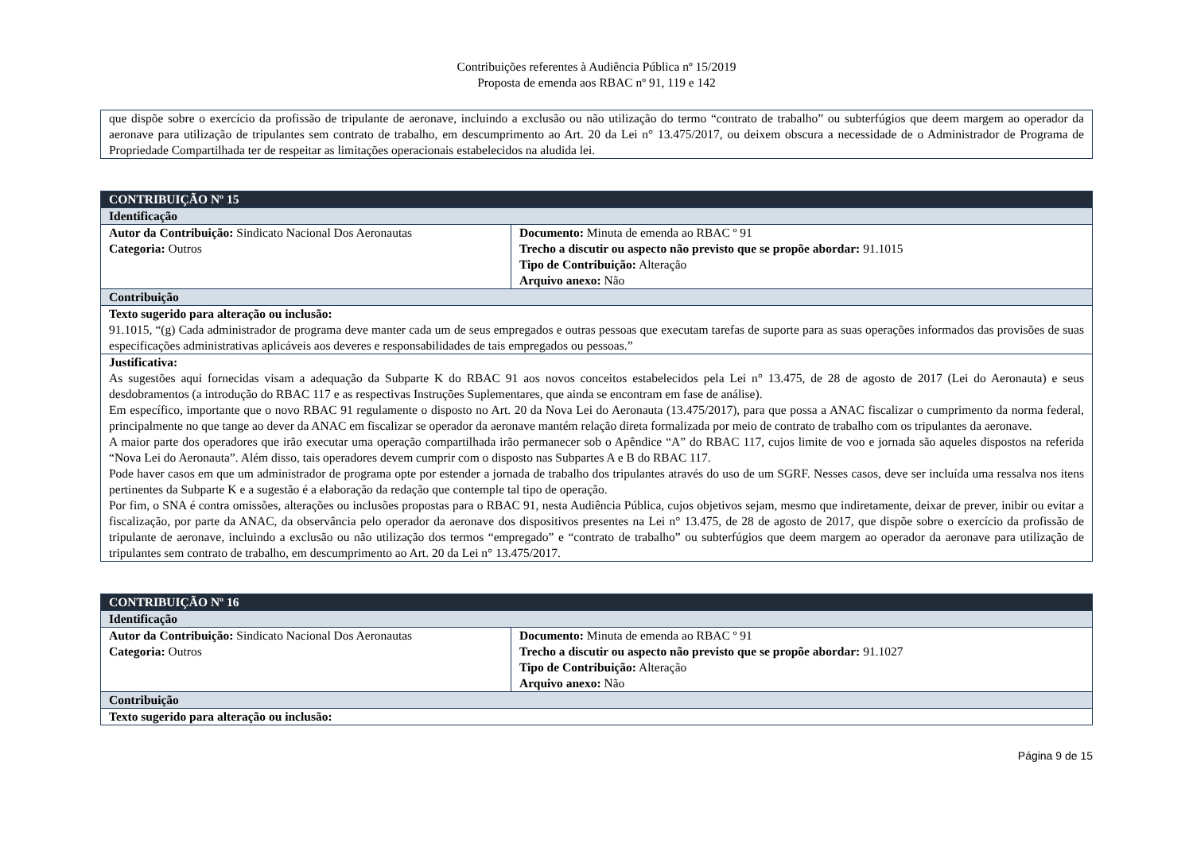Contribuições referentes à Audiência Pública nº 15/2019
Proposta de emenda aos RBAC nº 91, 119 e 142
| que dispõe sobre o exercício da profissão de tripulante de aeronave, incluindo a exclusão ou não utilização do termo “contrato de trabalho” ou subterfúgios que deem margem ao operador da aeronave para utilização de tripulantes sem contrato de trabalho, em descumprimento ao Art. 20 da Lei n° 13.475/2017, ou deixem obscura a necessidade de o Administrador de Programa de Propriedade Compartilhada ter de respeitar as limitações operacionais estabelecidos na aludida lei. |
| CONTRIBUIÇÃO Nº 15 | |
| Identificação | |
| Autor da Contribuição: Sindicato Nacional Dos Aeronautas Categoria: Outros | Documento: Minuta de emenda ao RBAC º 91 Trecho a discutir ou aspecto não previsto que se propõe abordar: 91.1015 Tipo de Contribuição: Alteração Arquivo anexo: Não |
| Contribuição | |
| Texto sugerido para alteração ou inclusão: 91.1015, “(g) Cada administrador de programa deve manter cada um de seus empregados e outras pessoas que executam tarefas de suporte para as suas operações informados das provisões de suas especificações administrativas aplicáveis aos deveres e responsabilidades de tais empregados ou pessoas.” | |
| Justificativa: As sugestões aqui fornecidas visam a adequação da Subparte K do RBAC 91 aos novos conceitos estabelecidos pela Lei n° 13.475, de 28 de agosto de 2017 (Lei do Aeronauta) e seus desdobramentos (a introdução do RBAC 117 e as respectivas Instruções Suplementares, que ainda se encontram em fase de análise). Em específico, importante que o novo RBAC 91 regulamente o disposto no Art. 20 da Nova Lei do Aeronauta (13.475/2017), para que possa a ANAC fiscalizar o cumprimento da norma federal, principalmente no que tange ao dever da ANAC em fiscalizar se operador da aeronave mantém relação direta formalizada por meio de contrato de trabalho com os tripulantes da aeronave. A maior parte dos operadores que irão executar uma operação compartilhada irão permanecer sob o Apêndice “A” do RBAC 117, cujos limite de voo e jornada são aqueles dispostos na referida “Nova Lei do Aeronauta”. Além disso, tais operadores devem cumprir com o disposto nas Subpartes A e B do RBAC 117. Pode haver casos em que um administrador de programa opte por estender a jornada de trabalho dos tripulantes através do uso de um SGRF. Nesses casos, deve ser incluída uma ressalva nos itens pertinentes da Subparte K e a sugestão é a elaboração da redação que contemple tal tipo de operação. Por fim, o SNA é contra omissões, alterações ou inclusões propostas para o RBAC 91, nesta Audiência Pública, cujos objetivos sejam, mesmo que indiretamente, deixar de prever, inibir ou evitar a fiscalização, por parte da ANAC, da observância pelo operador da aeronave dos dispositivos presentes na Lei n° 13.475, de 28 de agosto de 2017, que dispõe sobre o exercício da profissão de tripulante de aeronave, incluindo a exclusão ou não utilização dos termos “empregado” e “contrato de trabalho” ou subterfúgios que deem margem ao operador da aeronave para utilização de tripulantes sem contrato de trabalho, em descumprimento ao Art. 20 da Lei n° 13.475/2017. | |
| CONTRIBUIÇÃO Nº 16 | |
| Identificação | |
| Autor da Contribuição: Sindicato Nacional Dos Aeronautas Categoria: Outros | Documento: Minuta de emenda ao RBAC º 91 Trecho a discutir ou aspecto não previsto que se propõe abordar: 91.1027 Tipo de Contribuição: Alteração Arquivo anexo: Não |
| Contribuição | |
| Texto sugerido para alteração ou inclusão: | |
Página 9 de 15